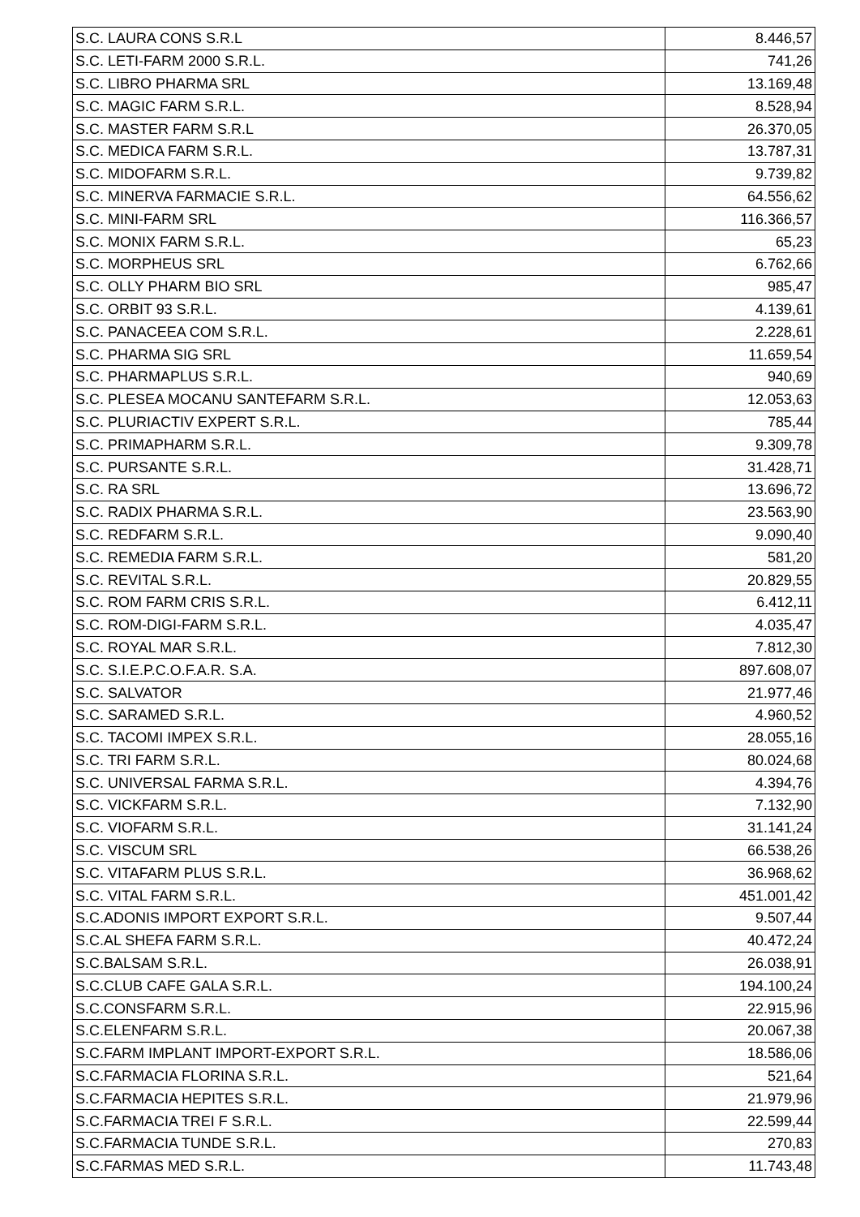| S.C. LAURA CONS S.R.L | 8.446,57 |
| S.C. LETI-FARM 2000 S.R.L. | 741,26 |
| S.C. LIBRO PHARMA SRL | 13.169,48 |
| S.C. MAGIC FARM S.R.L. | 8.528,94 |
| S.C. MASTER FARM S.R.L | 26.370,05 |
| S.C. MEDICA FARM S.R.L. | 13.787,31 |
| S.C. MIDOFARM S.R.L. | 9.739,82 |
| S.C. MINERVA FARMACIE S.R.L. | 64.556,62 |
| S.C. MINI-FARM SRL | 116.366,57 |
| S.C. MONIX FARM S.R.L. | 65,23 |
| S.C. MORPHEUS SRL | 6.762,66 |
| S.C. OLLY PHARM BIO SRL | 985,47 |
| S.C. ORBIT 93 S.R.L. | 4.139,61 |
| S.C. PANACEEA COM S.R.L. | 2.228,61 |
| S.C. PHARMA SIG SRL | 11.659,54 |
| S.C. PHARMAPLUS S.R.L. | 940,69 |
| S.C. PLESEA MOCANU SANTEFARM S.R.L. | 12.053,63 |
| S.C. PLURIACTIV EXPERT S.R.L. | 785,44 |
| S.C. PRIMAPHARM S.R.L. | 9.309,78 |
| S.C. PURSANTE S.R.L. | 31.428,71 |
| S.C. RA SRL | 13.696,72 |
| S.C. RADIX PHARMA S.R.L. | 23.563,90 |
| S.C. REDFARM S.R.L. | 9.090,40 |
| S.C. REMEDIA FARM S.R.L. | 581,20 |
| S.C. REVITAL S.R.L. | 20.829,55 |
| S.C. ROM FARM CRIS S.R.L. | 6.412,11 |
| S.C. ROM-DIGI-FARM S.R.L. | 4.035,47 |
| S.C. ROYAL MAR S.R.L. | 7.812,30 |
| S.C. S.I.E.P.C.O.F.A.R. S.A. | 897.608,07 |
| S.C. SALVATOR | 21.977,46 |
| S.C. SARAMED S.R.L. | 4.960,52 |
| S.C. TACOMI IMPEX S.R.L. | 28.055,16 |
| S.C. TRI FARM S.R.L. | 80.024,68 |
| S.C. UNIVERSAL FARMA S.R.L. | 4.394,76 |
| S.C. VICKFARM S.R.L. | 7.132,90 |
| S.C. VIOFARM S.R.L. | 31.141,24 |
| S.C. VISCUM SRL | 66.538,26 |
| S.C. VITAFARM PLUS S.R.L. | 36.968,62 |
| S.C. VITAL FARM S.R.L. | 451.001,42 |
| S.C.ADONIS IMPORT EXPORT S.R.L. | 9.507,44 |
| S.C.AL SHEFA FARM S.R.L. | 40.472,24 |
| S.C.BALSAM S.R.L. | 26.038,91 |
| S.C.CLUB CAFE GALA S.R.L. | 194.100,24 |
| S.C.CONSFARM S.R.L. | 22.915,96 |
| S.C.ELENFARM S.R.L. | 20.067,38 |
| S.C.FARM IMPLANT IMPORT-EXPORT S.R.L. | 18.586,06 |
| S.C.FARMACIA FLORINA S.R.L. | 521,64 |
| S.C.FARMACIA HEPITES S.R.L. | 21.979,96 |
| S.C.FARMACIA TREI F S.R.L. | 22.599,44 |
| S.C.FARMACIA TUNDE S.R.L. | 270,83 |
| S.C.FARMAS MED S.R.L. | 11.743,48 |